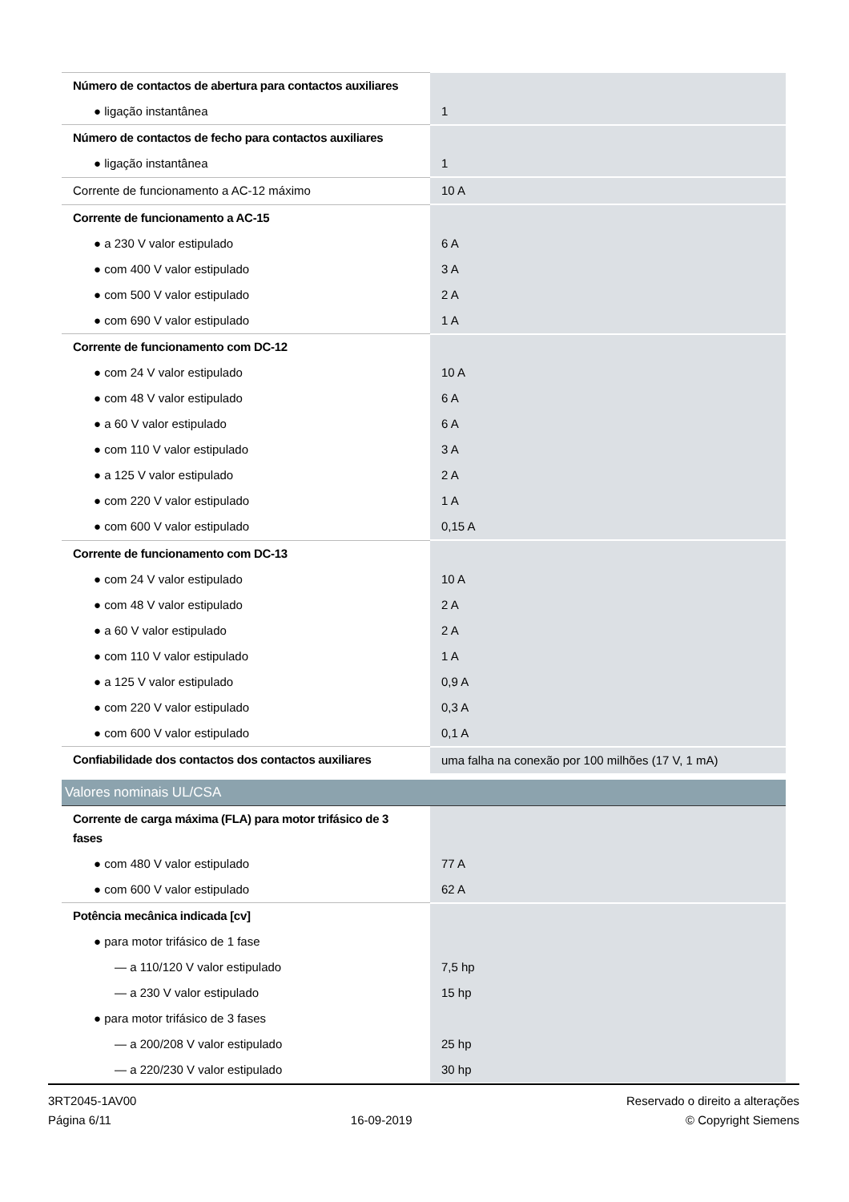| Número de contactos de abertura para contactos auxiliares | |
| ● ligação instantânea | 1 |
| Número de contactos de fecho para contactos auxiliares | |
| ● ligação instantânea | 1 |
| Corrente de funcionamento a AC-12 máximo | 10 A |
| Corrente de funcionamento a AC-15 | |
| ● a 230 V valor estipulado | 6 A |
| ● com 400 V valor estipulado | 3 A |
| ● com 500 V valor estipulado | 2 A |
| ● com 690 V valor estipulado | 1 A |
| Corrente de funcionamento com DC-12 | |
| ● com 24 V valor estipulado | 10 A |
| ● com 48 V valor estipulado | 6 A |
| ● a 60 V valor estipulado | 6 A |
| ● com 110 V valor estipulado | 3 A |
| ● a 125 V valor estipulado | 2 A |
| ● com 220 V valor estipulado | 1 A |
| ● com 600 V valor estipulado | 0,15 A |
| Corrente de funcionamento com DC-13 | |
| ● com 24 V valor estipulado | 10 A |
| ● com 48 V valor estipulado | 2 A |
| ● a 60 V valor estipulado | 2 A |
| ● com 110 V valor estipulado | 1 A |
| ● a 125 V valor estipulado | 0,9 A |
| ● com 220 V valor estipulado | 0,3 A |
| ● com 600 V valor estipulado | 0,1 A |
| Confiabilidade dos contactos dos contactos auxiliares | uma falha na conexão por 100 milhões (17 V, 1 mA) |
| Valores nominais UL/CSA | |
| Corrente de carga máxima (FLA) para motor trifásico de 3 fases | |
| ● com 480 V valor estipulado | 77 A |
| ● com 600 V valor estipulado | 62 A |
| Potência mecânica indicada [cv] | |
| ● para motor trifásico de 1 fase | |
| — a 110/120 V valor estipulado | 7,5 hp |
| — a 230 V valor estipulado | 15 hp |
| ● para motor trifásico de 3 fases | |
| — a 200/208 V valor estipulado | 25 hp |
| — a 220/230 V valor estipulado | 30 hp |
3RT2045-1AV00
Página 6/11
16-09-2019
Reservado o direito a alterações
© Copyright Siemens